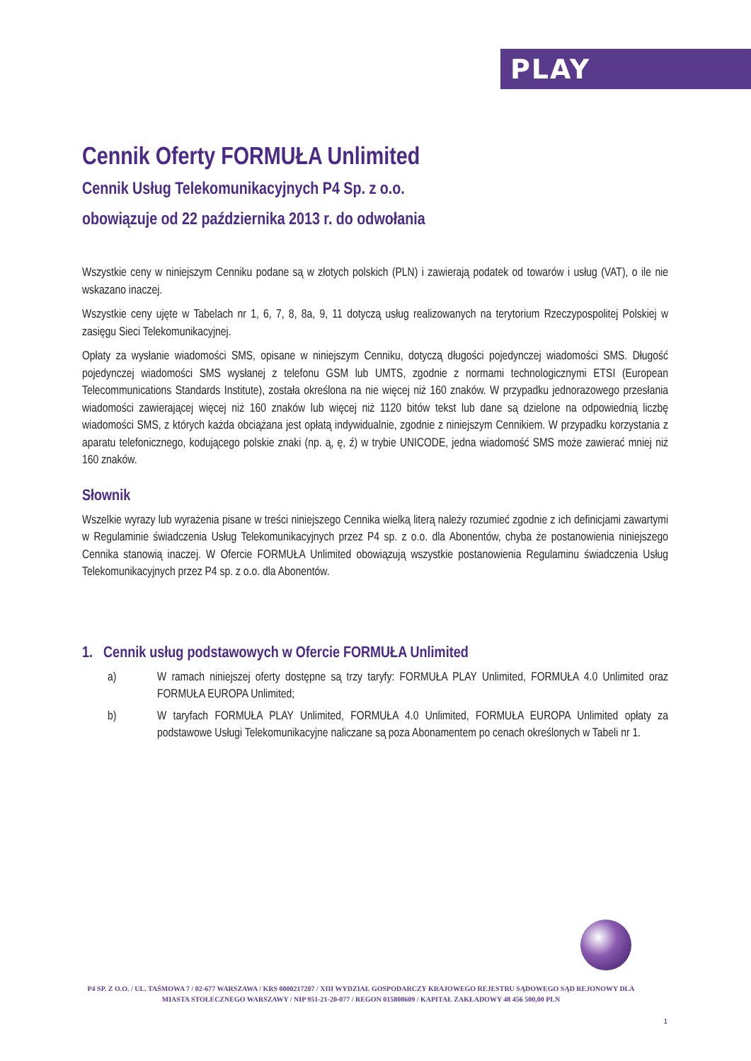PLAY
Cennik Oferty FORMUŁA Unlimited
Cennik Usług Telekomunikacyjnych P4 Sp. z o.o.
obowiązuje od 22 października 2013 r. do odwołania
Wszystkie ceny w niniejszym Cenniku podane są w złotych polskich (PLN) i zawierają podatek od towarów i usług (VAT), o ile nie wskazano inaczej.
Wszystkie ceny ujęte w Tabelach nr 1, 6, 7, 8, 8a, 9, 11 dotyczą usług realizowanych na terytorium Rzeczypospolitej Polskiej w zasięgu Sieci Telekomunikacyjnej.
Opłaty za wysłanie wiadomości SMS, opisane w niniejszym Cenniku, dotyczą długości pojedynczej wiadomości SMS. Długość pojedynczej wiadomości SMS wysłanej z telefonu GSM lub UMTS, zgodnie z normami technologicznymi ETSI (European Telecommunications Standards Institute), została określona na nie więcej niż 160 znaków. W przypadku jednorazowego przesłania wiadomości zawierającej więcej niż 160 znaków lub więcej niż 1120 bitów tekst lub dane są dzielone na odpowiednią liczbę wiadomości SMS, z których każda obciążana jest opłatą indywidualnie, zgodnie z niniejszym Cennikiem. W przypadku korzystania z aparatu telefonicznego, kodującego polskie znaki (np. ą, ę, ź) w trybie UNICODE, jedna wiadomość SMS może zawierać mniej niż 160 znaków.
Słownik
Wszelkie wyrazy lub wyrażenia pisane w treści niniejszego Cennika wielką literą należy rozumieć zgodnie z ich definicjami zawartymi w Regulaminie świadczenia Usług Telekomunikacyjnych przez P4 sp. z o.o. dla Abonentów, chyba że postanowienia niniejszego Cennika stanowią inaczej. W Ofercie FORMUŁA Unlimited obowiązują wszystkie postanowienia Regulaminu świadczenia Usług Telekomunikacyjnych przez P4 sp. z o.o. dla Abonentów.
1. Cennik usług podstawowych w Ofercie FORMUŁA Unlimited
a) W ramach niniejszej oferty dostępne są trzy taryfy: FORMUŁA PLAY Unlimited, FORMUŁA 4.0 Unlimited oraz FORMUŁA EUROPA Unlimited;
b) W taryfach FORMUŁA PLAY Unlimited, FORMUŁA 4.0 Unlimited, FORMUŁA EUROPA Unlimited opłaty za podstawowe Usługi Telekomunikacyjne naliczane są poza Abonamentem po cenach określonych w Tabeli nr 1.
P4 SP. Z O.O. / UL. TAŚMOWA 7 / 02-677 WARSZAWA / KRS 0000217207 / XIII WYDZIAŁ GOSPODARCZY KRAJOWEGO REJESTRU SĄDOWEGO SĄD REJONOWY DLA MIASTA STOŁECZNEGO WARSZAWY / NIP 951-21-20-077 / REGON 015808609 / KAPITAŁ ZAKŁADOWY 48 456 500,00 PLN
1